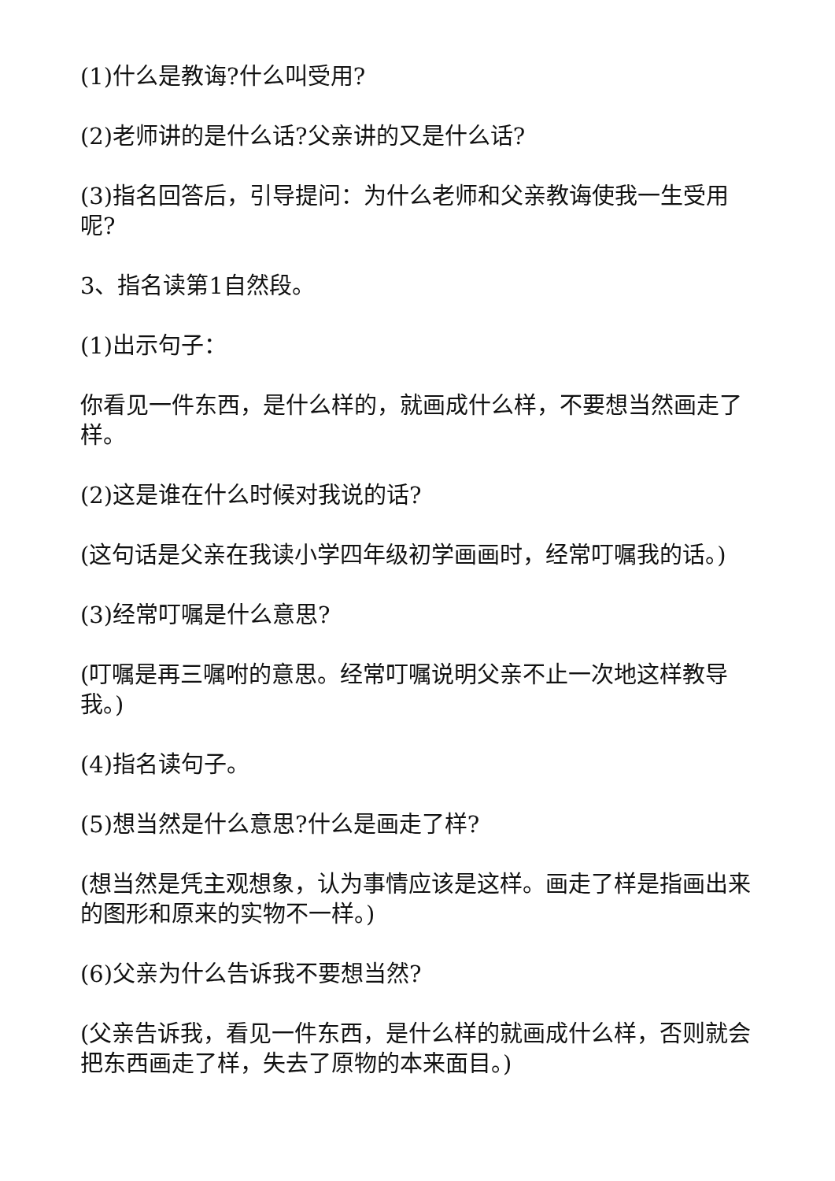(1)什么是教诲?什么叫受用?
(2)老师讲的是什么话?父亲讲的又是什么话?
(3)指名回答后，引导提问：为什么老师和父亲教诲使我一生受用呢?
3、指名读第1自然段。
(1)出示句子：
你看见一件东西，是什么样的，就画成什么样，不要想当然画走了样。
(2)这是谁在什么时候对我说的话?
(这句话是父亲在我读小学四年级初学画画时，经常叮嘱我的话。)
(3)经常叮嘱是什么意思?
(叮嘱是再三嘱咐的意思。经常叮嘱说明父亲不止一次地这样教导我。)
(4)指名读句子。
(5)想当然是什么意思?什么是画走了样?
(想当然是凭主观想象，认为事情应该是这样。画走了样是指画出来的图形和原来的实物不一样。)
(6)父亲为什么告诉我不要想当然?
(父亲告诉我，看见一件东西，是什么样的就画成什么样，否则就会把东西画走了样，失去了原物的本来面目。)